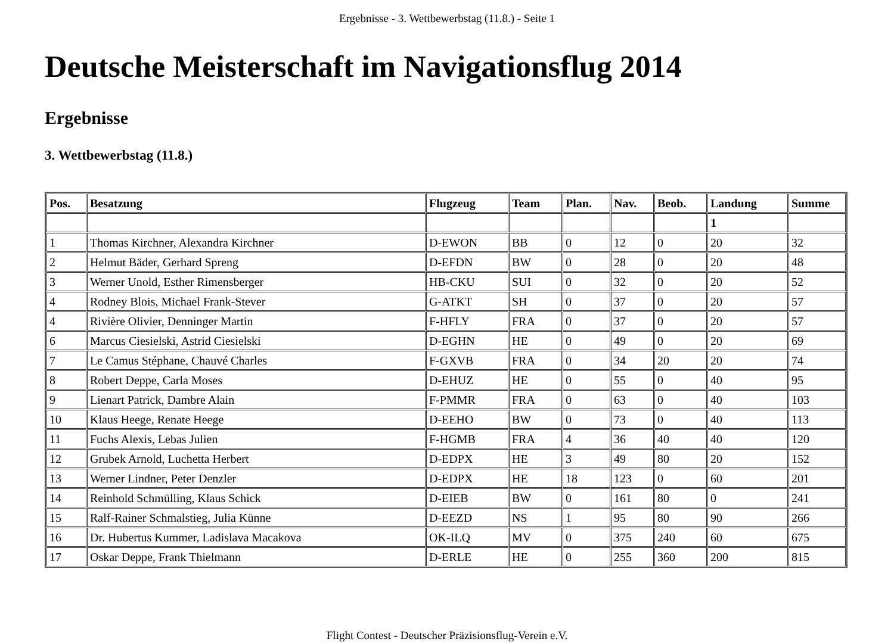Ergebnisse - 3. Wettbewerbstag (11.8.) - Seite 1
Deutsche Meisterschaft im Navigationsflug 2014
Ergebnisse
3. Wettbewerbstag (11.8.)
| Pos. | Besatzung | Flugzeug | Team | Plan. | Nav. | Beob. | Landung | Summe |
| --- | --- | --- | --- | --- | --- | --- | --- | --- |
| | | | | | | | 1 | |
| 1 | Thomas Kirchner, Alexandra Kirchner | D-EWON | BB | 0 | 12 | 0 | 20 | 32 |
| 2 | Helmut Bäder, Gerhard Spreng | D-EFDN | BW | 0 | 28 | 0 | 20 | 48 |
| 3 | Werner Unold, Esther Rimensberger | HB-CKU | SUI | 0 | 32 | 0 | 20 | 52 |
| 4 | Rodney Blois, Michael Frank-Stever | G-ATKT | SH | 0 | 37 | 0 | 20 | 57 |
| 4 | Rivière Olivier, Denninger Martin | F-HFLY | FRA | 0 | 37 | 0 | 20 | 57 |
| 6 | Marcus Ciesielski, Astrid Ciesielski | D-EGHN | HE | 0 | 49 | 0 | 20 | 69 |
| 7 | Le Camus Stéphane, Chauvé Charles | F-GXVB | FRA | 0 | 34 | 20 | 20 | 74 |
| 8 | Robert Deppe, Carla Moses | D-EHUZ | HE | 0 | 55 | 0 | 40 | 95 |
| 9 | Lienart Patrick, Dambre Alain | F-PMMR | FRA | 0 | 63 | 0 | 40 | 103 |
| 10 | Klaus Heege, Renate Heege | D-EEHO | BW | 0 | 73 | 0 | 40 | 113 |
| 11 | Fuchs Alexis, Lebas Julien | F-HGMB | FRA | 4 | 36 | 40 | 40 | 120 |
| 12 | Grubek Arnold, Luchetta Herbert | D-EDPX | HE | 3 | 49 | 80 | 20 | 152 |
| 13 | Werner Lindner, Peter Denzler | D-EDPX | HE | 18 | 123 | 0 | 60 | 201 |
| 14 | Reinhold Schmülling, Klaus Schick | D-EIEB | BW | 0 | 161 | 80 | 0 | 241 |
| 15 | Ralf-Rainer Schmalstieg, Julia Künne | D-EEZD | NS | 1 | 95 | 80 | 90 | 266 |
| 16 | Dr. Hubertus Kummer, Ladislava Macakova | OK-ILQ | MV | 0 | 375 | 240 | 60 | 675 |
| 17 | Oskar Deppe, Frank Thielmann | D-ERLE | HE | 0 | 255 | 360 | 200 | 815 |
Flight Contest - Deutscher Präzisionsflug-Verein e.V.